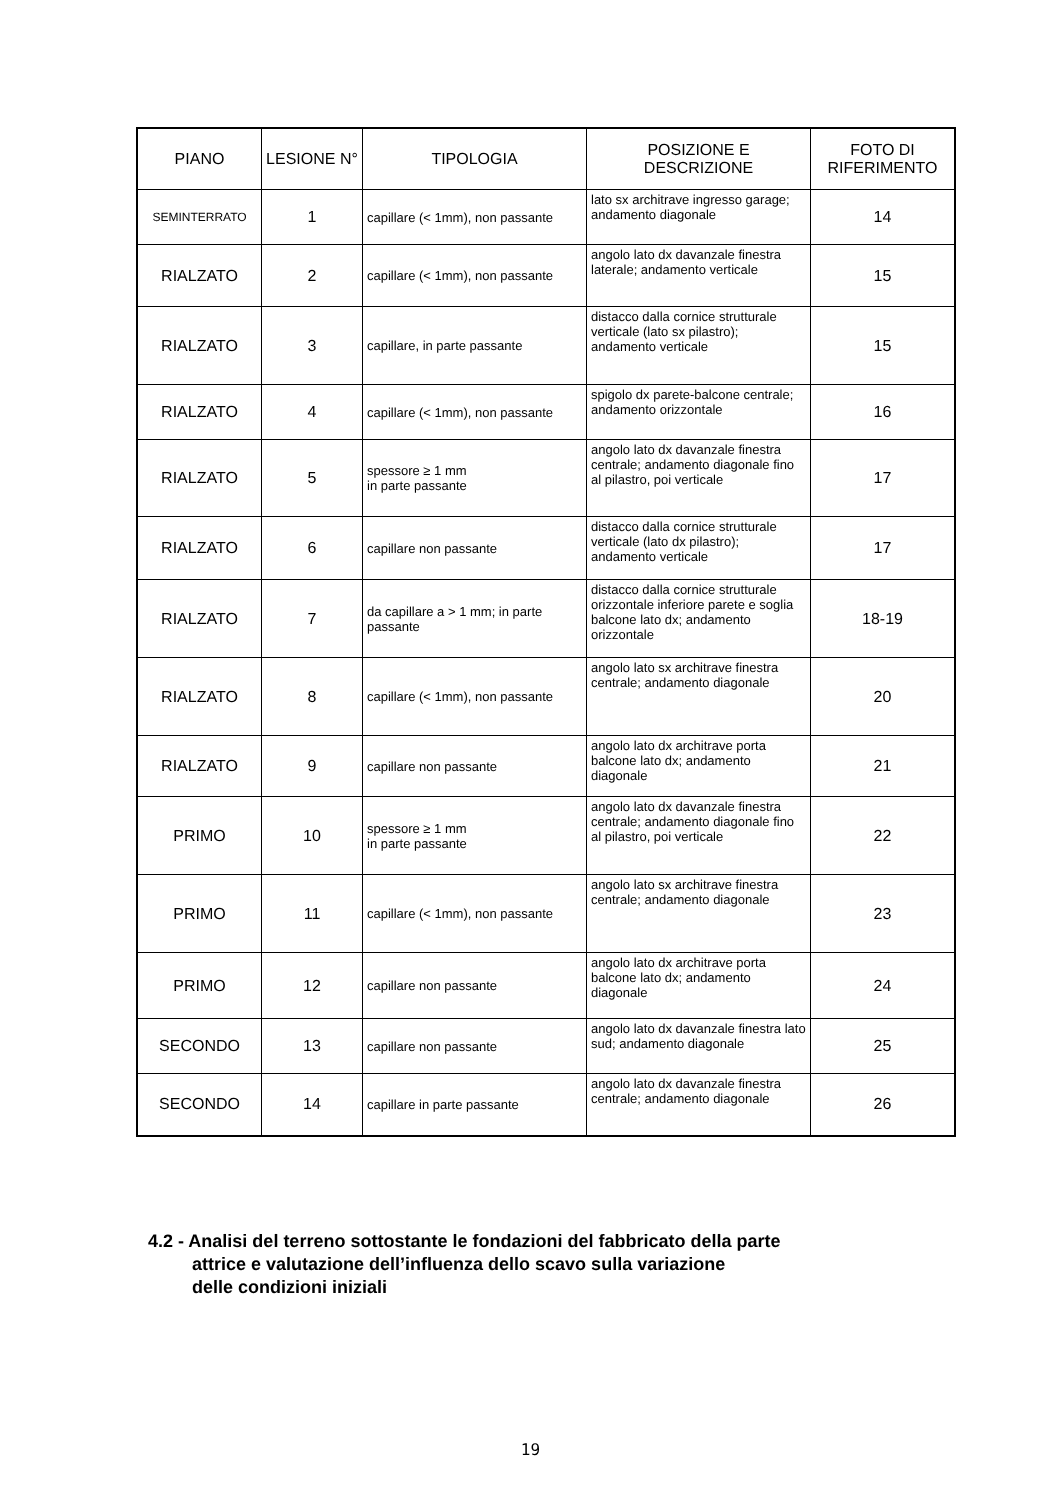| PIANO | LESIONE N° | TIPOLOGIA | POSIZIONE E DESCRIZIONE | FOTO DI RIFERIMENTO |
| --- | --- | --- | --- | --- |
| SEMINTERRATO | 1 | capillare (< 1mm), non passante | lato sx architrave ingresso garage; andamento diagonale | 14 |
| RIALZATO | 2 | capillare (< 1mm), non passante | angolo lato dx davanzale finestra laterale; andamento verticale | 15 |
| RIALZATO | 3 | capillare, in parte passante | distacco dalla cornice strutturale verticale (lato sx pilastro); andamento verticale | 15 |
| RIALZATO | 4 | capillare (< 1mm), non passante | spigolo dx parete-balcone centrale; andamento orizzontale | 16 |
| RIALZATO | 5 | spessore ≥ 1 mm in parte passante | angolo lato dx davanzale finestra centrale; andamento diagonale fino al pilastro, poi verticale | 17 |
| RIALZATO | 6 | capillare non passante | distacco dalla cornice strutturale verticale (lato dx pilastro); andamento verticale | 17 |
| RIALZATO | 7 | da capillare a > 1 mm; in parte passante | distacco dalla cornice strutturale orizzontale inferiore parete e soglia balcone lato dx; andamento orizzontale | 18-19 |
| RIALZATO | 8 | capillare (< 1mm), non passante | angolo lato sx architrave finestra centrale; andamento diagonale | 20 |
| RIALZATO | 9 | capillare non passante | angolo lato dx architrave porta balcone lato dx; andamento diagonale | 21 |
| PRIMO | 10 | spessore ≥ 1 mm in parte passante | angolo lato dx davanzale finestra centrale; andamento diagonale fino al pilastro, poi verticale | 22 |
| PRIMO | 11 | capillare (< 1mm), non passante | angolo lato sx architrave finestra centrale; andamento diagonale | 23 |
| PRIMO | 12 | capillare non passante | angolo lato dx architrave porta balcone lato dx; andamento diagonale | 24 |
| SECONDO | 13 | capillare non passante | angolo lato dx davanzale finestra lato sud; andamento diagonale | 25 |
| SECONDO | 14 | capillare in parte passante | angolo lato dx davanzale finestra centrale; andamento diagonale | 26 |
4.2 - Analisi del terreno sottostante le fondazioni del fabbricato della parte
attrice e valutazione dell’influenza dello scavo sulla variazione
delle condizioni iniziali
19